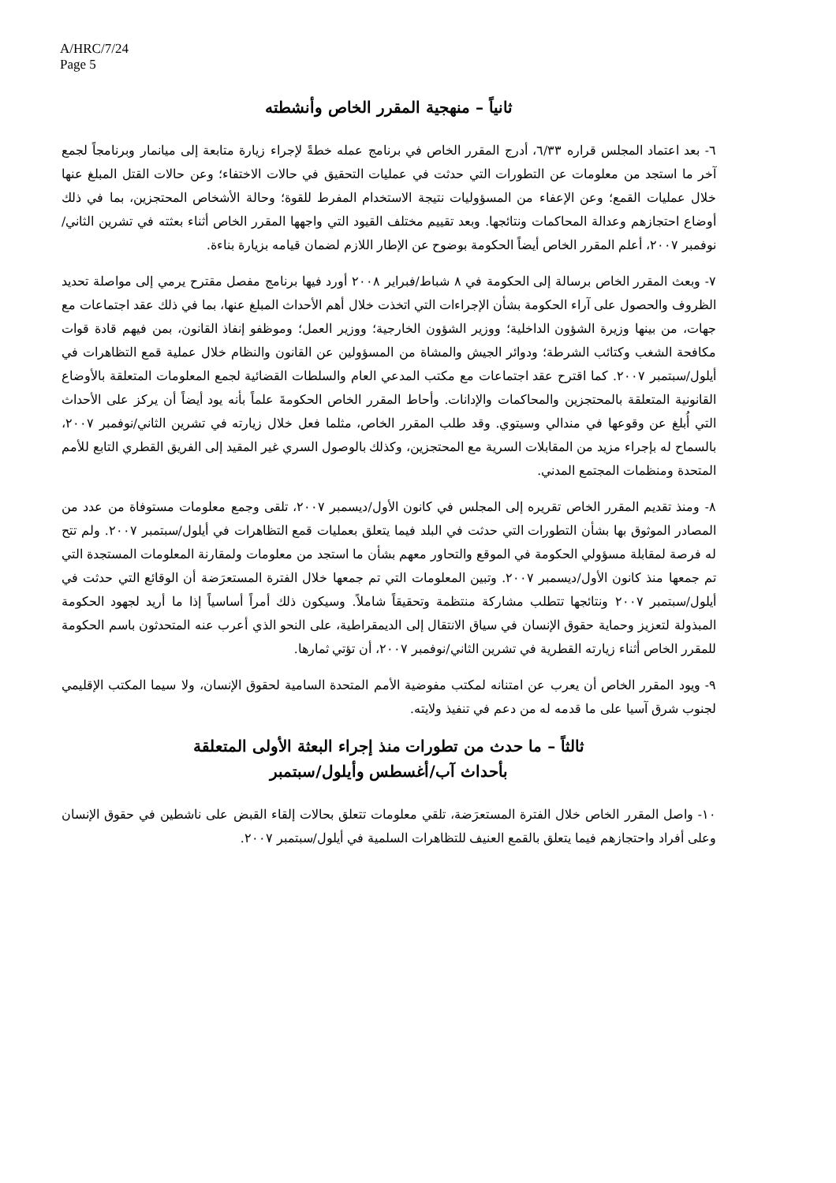A/HRC/7/24
Page 5
ثانياً – منهجية المقرر الخاص وأنشطته
٦- بعد اعتماد المجلس قراره ٦/٣٣، أدرج المقرر الخاص في برنامج عمله خطةً لإجراء زيارة متابعة إلى ميانمار وبرنامجاً لجمع آخر ما استجد من معلومات عن التطورات التي حدثت في عمليات التحقيق في حالات الاختفاء؛ وعن حالات القتل المبلغ عنها خلال عمليات القمع؛ وعن الإعفاء من المسؤوليات نتيجة الاستخدام المفرط للقوة؛ وحالة الأشخاص المحتجزين، بما في ذلك أوضاع احتجازهم وعدالة المحاكمات ونتائجها. وبعد تقييم مختلف القيود التي واجهها المقرر الخاص أثناء بعثته في تشرين الثاني/نوفمبر ٢٠٠٧، أعلم المقرر الخاص أيضاً الحكومة بوضوح عن الإطار اللازم لضمان قيامه بزيارة بناءة.
٧- وبعث المقرر الخاص برسالة إلى الحكومة في ٨ شباط/فبراير ٢٠٠٨ أورد فيها برنامج مفصل مقترح يرمي إلى مواصلة تحديد الظروف والحصول على آراء الحكومة بشأن الإجراءات التي اتخذت خلال أهم الأحداث المبلغ عنها، بما في ذلك عقد اجتماعات مع جهات، من بينها وزيرة الشؤون الداخلية؛ ووزير الشؤون الخارجية؛ ووزير العمل؛ وموظفو إنفاذ القانون، بمن فيهم قادة قوات مكافحة الشغب وكتائب الشرطة؛ ودوائر الجيش والمشاة من المسؤولين عن القانون والنظام خلال عملية قمع التظاهرات في أيلول/سبتمبر ٢٠٠٧. كما اقترح عقد اجتماعات مع مكتب المدعي العام والسلطات القضائية لجمع المعلومات المتعلقة بالأوضاع القانونية المتعلقة بالمحتجزين والمحاكمات والإدانات. وأحاط المقرر الخاص الحكومةَ علماً بأنه يود أيضاً أن يركز على الأحداث التي أُبلغ عن وقوعها في مندالي وسيتوي. وقد طلب المقرر الخاص، مثلما فعل خلال زيارته في تشرين الثاني/نوفمبر ٢٠٠٧، بالسماح له بإجراء مزيد من المقابلات السرية مع المحتجزين، وكذلك بالوصول السري غير المقيد إلى الفريق القطري التابع للأمم المتحدة ومنظمات المجتمع المدني.
٨- ومنذ تقديم المقرر الخاص تقريره إلى المجلس في كانون الأول/ديسمبر ٢٠٠٧، تلقى وجمع معلومات مستوفاة من عدد من المصادر الموثوق بها بشأن التطورات التي حدثت في البلد فيما يتعلق بعمليات قمع التظاهرات في أيلول/سبتمبر ٢٠٠٧. ولم تتح له فرصة لمقابلة مسؤولي الحكومة في الموقع والتحاور معهم بشأن ما استجد من معلومات ولمقارنة المعلومات المستجدة التي تم جمعها منذ كانون الأول/ديسمبر ٢٠٠٧. وتبين المعلومات التي تم جمعها خلال الفترة المستعرَضة أن الوقائع التي حدثت في أيلول/سبتمبر ٢٠٠٧ ونتائجها تتطلب مشاركة منتظمة وتحقيقاً شاملاً. وسيكون ذلك أمراً أساسياً إذا ما أريد لجهود الحكومة المبذولة لتعزيز وحماية حقوق الإنسان في سياق الانتقال إلى الديمقراطية، على النحو الذي أعرب عنه المتحدثون باسم الحكومة للمقرر الخاص أثناء زيارته القطرية في تشرين الثاني/نوفمبر ٢٠٠٧، أن تؤتي ثمارها.
٩- ويود المقرر الخاص أن يعرب عن امتنانه لمكتب مفوضية الأمم المتحدة السامية لحقوق الإنسان، ولا سيما المكتب الإقليمي لجنوب شرق آسيا على ما قدمه له من دعم في تنفيذ ولايته.
ثالثاً – ما حدث من تطورات منذ إجراء البعثة الأولى المتعلقة
بأحداث آب/أغسطس وأيلول/سبتمبر
١٠- واصل المقرر الخاص خلال الفترة المستعرَضة، تلقي معلومات تتعلق بحالات إلقاء القبض على ناشطين في حقوق الإنسان وعلى أفراد واحتجازهم فيما يتعلق بالقمع العنيف للتظاهرات السلمية في أيلول/سبتمبر ٢٠٠٧.